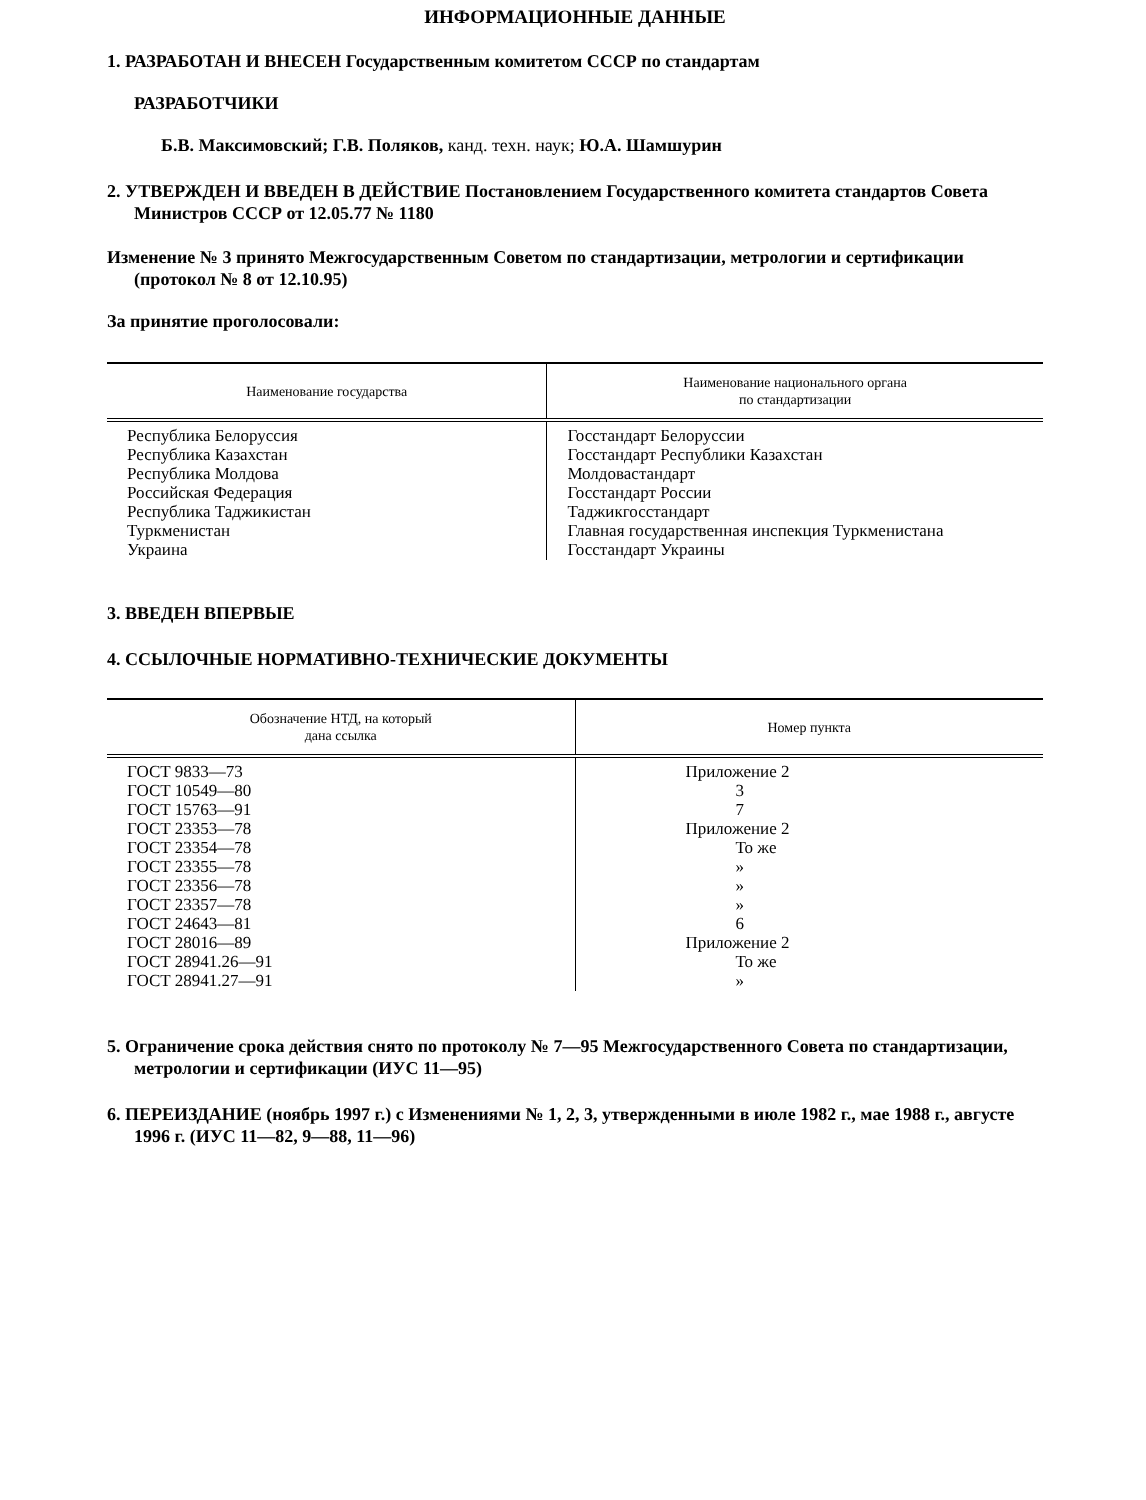ИНФОРМАЦИОННЫЕ ДАННЫЕ
1. РАЗРАБОТАН И ВНЕСЕН Государственным комитетом СССР по стандартам
РАЗРАБОТЧИКИ
Б.В. Максимовский; Г.В. Поляков, канд. техн. наук; Ю.А. Шамшурин
2. УТВЕРЖДЕН И ВВЕДЕН В ДЕЙСТВИЕ Постановлением Государственного комитета стандартов Совета Министров СССР от 12.05.77 № 1180
Изменение № 3 принято Межгосударственным Советом по стандартизации, метрологии и сертификации (протокол № 8 от 12.10.95)
За принятие проголосовали:
| Наименование государства | Наименование национального органа по стандартизации |
| --- | --- |
| Республика Белоруссия Республика Казахстан Республика Молдова Российская Федерация Республика Таджикистан Туркменистан Украина | Госстандарт Белоруссии Госстандарт Республики Казахстан Молдовастандарт Госстандарт России Таджикгосстандарт Главная государственная инспекция Туркменистана Госстандарт Украины |
3. ВВЕДЕН ВПЕРВЫЕ
4. ССЫЛОЧНЫЕ НОРМАТИВНО-ТЕХНИЧЕСКИЕ ДОКУМЕНТЫ
| Обозначение НТД, на который дана ссылка | Номер пункта |
| --- | --- |
| ГОСТ 9833—73 ГОСТ 10549—80 ГОСТ 15763—91 ГОСТ 23353—78 ГОСТ 23354—78 ГОСТ 23355—78 ГОСТ 23356—78 ГОСТ 23357—78 ГОСТ 24643—81 ГОСТ 28016—89 ГОСТ 28941.26—91 ГОСТ 28941.27—91 | Приложение 2 3 7 Приложение 2 То же » » » 6 Приложение 2 То же » |
5. Ограничение срока действия снято по протоколу № 7—95 Межгосударственного Совета по стандартизации, метрологии и сертификации (ИУС 11—95)
6. ПЕРЕИЗДАНИЕ (ноябрь 1997 г.) с Изменениями № 1, 2, 3, утвержденными в июле 1982 г., мае 1988 г., августе 1996 г. (ИУС 11—82, 9—88, 11—96)